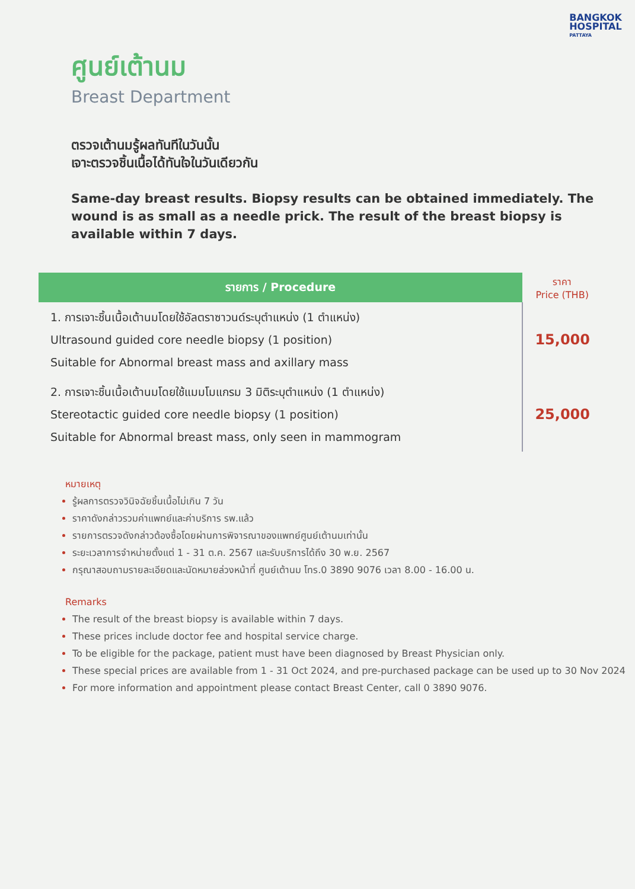BANGKOK
HOSPITAL
PATTAYA
ศูนย์เต้านม
Breast Department
ตรวจเต้านมรู้ผลทันทีในวันนั้น
เจาะตรวจชิ้นเนื้อได้ทันใจในวันเดียวกัน
Same-day breast results. Biopsy results can be obtained immediately. The wound is as small as a needle prick. The result of the breast biopsy is available within 7 days.
| รายการ / Procedure | ราคา Price (THB) |
| --- | --- |
| 1. การเจาะชิ้นเนื้อเต้านมโดยใช้อัลตราซาวนด์ระบุตำแหน่ง (1 ตำแหน่ง) Ultrasound guided core needle biopsy (1 position) Suitable for Abnormal breast mass and axillary mass | 15,000 |
| 2. การเจาะชิ้นเนื้อเต้านมโดยใช้แมมโมแกรม 3 มิติระบุตำแหน่ง (1 ตำแหน่ง) Stereotactic guided core needle biopsy (1 position) Suitable for Abnormal breast mass, only seen in mammogram | 25,000 |
หมายเหตุ
รู้ผลการตรวจวินิจฉัยชิ้นเนื้อไม่เกิน 7 วัน
ราคาดังกล่าวรวมค่าแพทย์และค่าบริการ รพ.แล้ว
รายการตรวจดังกล่าวต้องซื้อโดยผ่านการพิจารณาของแพทย์ศูนย์เต้านมเท่านั้น
ระยะเวลาการจำหน่ายตั้งแต่ 1 - 31 ต.ค. 2567 และรับบริการได้ถึง 30 พ.ย. 2567
กรุณาสอบถามรายละเอียดและนัดหมายล่วงหน้าที่ ศูนย์เต้านม โทร.0 3890 9076 เวลา 8.00 - 16.00 น.
Remarks
The result of the breast biopsy is available within 7 days.
These prices include doctor fee and hospital service charge.
To be eligible for the package, patient must have been diagnosed by Breast Physician only.
These special prices are available from 1 - 31 Oct 2024, and pre-purchased package can be used up to 30 Nov 2024
For more information and appointment please contact Breast Center, call 0 3890 9076.